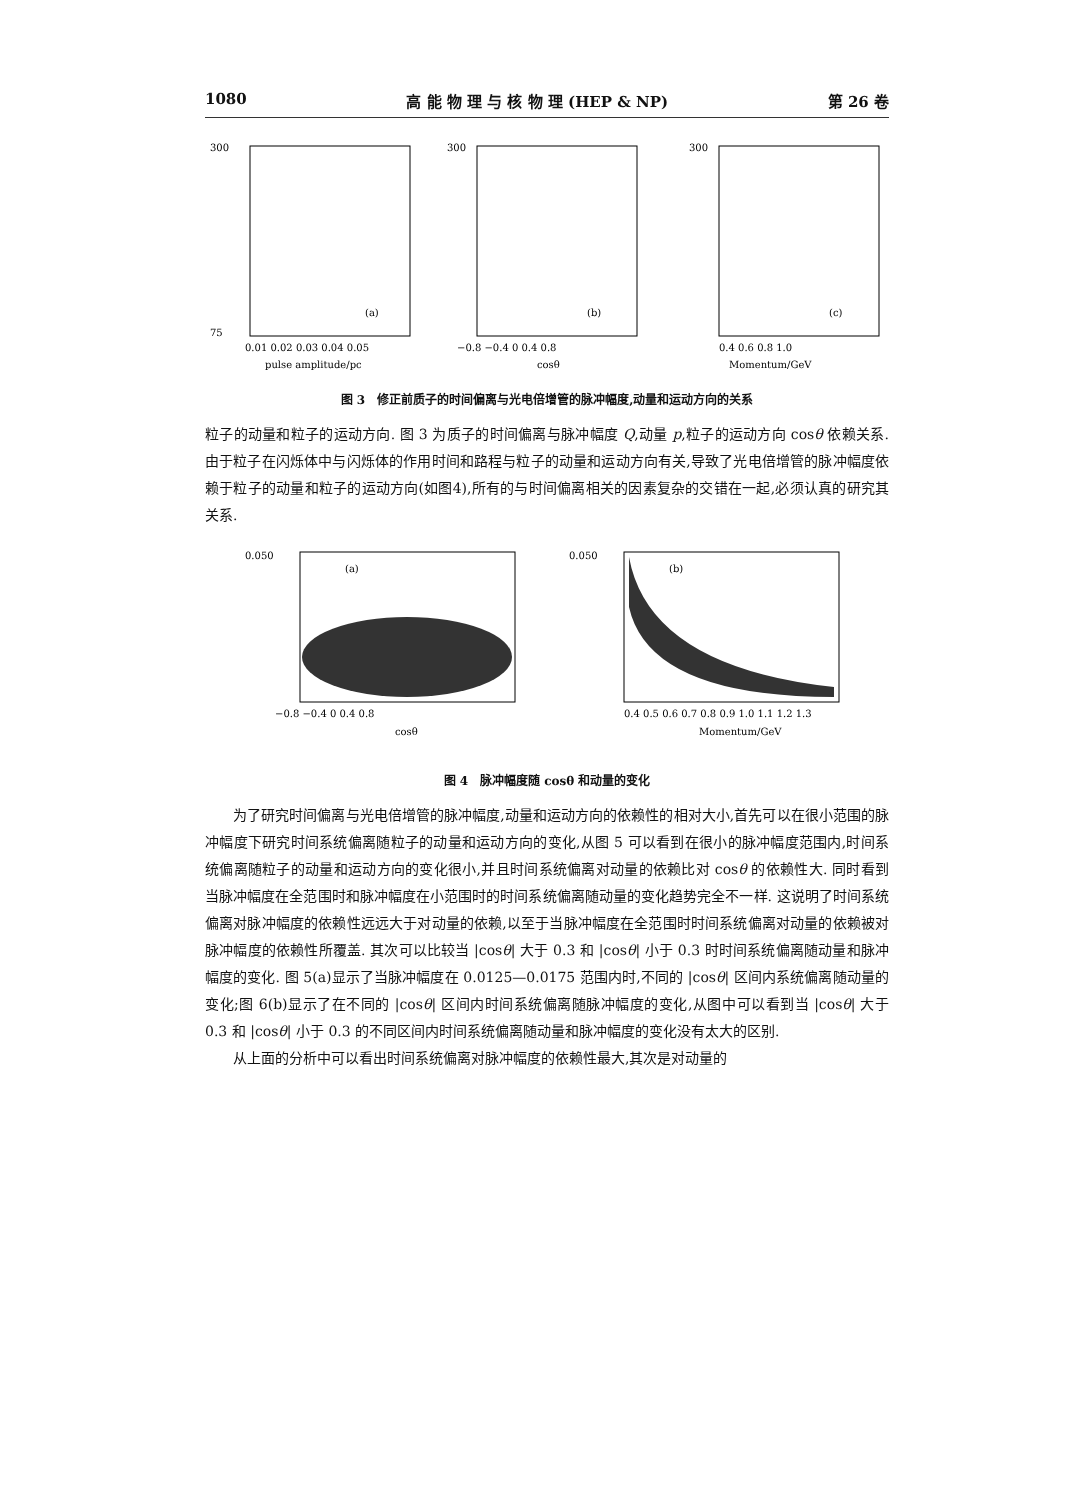1080 高 能 物 理 与 核 物 理 (HEP & NP) 第 26 卷
300
75
(a)
0.01 0.02 0.03 0.04 0.05
pulse amplitude/pc
300
(b)
−0.8 −0.4 0 0.4 0.8
cosθ
300
(c)
0.4 0.6 0.8 1.0
Momentum/GeV
图 3　修正前质子的时间偏离与光电倍增管的脉冲幅度,动量和运动方向的关系
粒子的动量和粒子的运动方向. 图 3 为质子的时间偏离与脉冲幅度 Q,动量 p,粒子的运动方向 cosθ 依赖关系. 由于粒子在闪烁体中与闪烁体的作用时间和路程与粒子的动量和运动方向有关,导致了光电倍增管的脉冲幅度依赖于粒子的动量和粒子的运动方向(如图4),所有的与时间偏离相关的因素复杂的交错在一起,必须认真的研究其关系.
0.050
(a)
−0.8 −0.4 0 0.4 0.8
cosθ
0.050
(b)
0.4 0.5 0.6 0.7 0.8 0.9 1.0 1.1 1.2 1.3
Momentum/GeV
图 4　脉冲幅度随 cosθ 和动量的变化
为了研究时间偏离与光电倍增管的脉冲幅度,动量和运动方向的依赖性的相对大小,首先可以在很小范围的脉冲幅度下研究时间系统偏离随粒子的动量和运动方向的变化,从图 5 可以看到在很小的脉冲幅度范围内,时间系统偏离随粒子的动量和运动方向的变化很小,并且时间系统偏离对动量的依赖比对 cosθ 的依赖性大. 同时看到当脉冲幅度在全范围时和脉冲幅度在小范围时的时间系统偏离随动量的变化趋势完全不一样. 这说明了时间系统偏离对脉冲幅度的依赖性远远大于对动量的依赖,以至于当脉冲幅度在全范围时时间系统偏离对动量的依赖被对脉冲幅度的依赖性所覆盖. 其次可以比较当 |cosθ| 大于 0.3 和 |cosθ| 小于 0.3 时时间系统偏离随动量和脉冲幅度的变化. 图 5(a)显示了当脉冲幅度在 0.0125—0.0175 范围内时,不同的 |cosθ| 区间内系统偏离随动量的变化;图 6(b)显示了在不同的 |cosθ| 区间内时间系统偏离随脉冲幅度的变化,从图中可以看到当 |cosθ| 大于 0.3 和 |cosθ| 小于 0.3 的不同区间内时间系统偏离随动量和脉冲幅度的变化没有太大的区别.
从上面的分析中可以看出时间系统偏离对脉冲幅度的依赖性最大,其次是对动量的